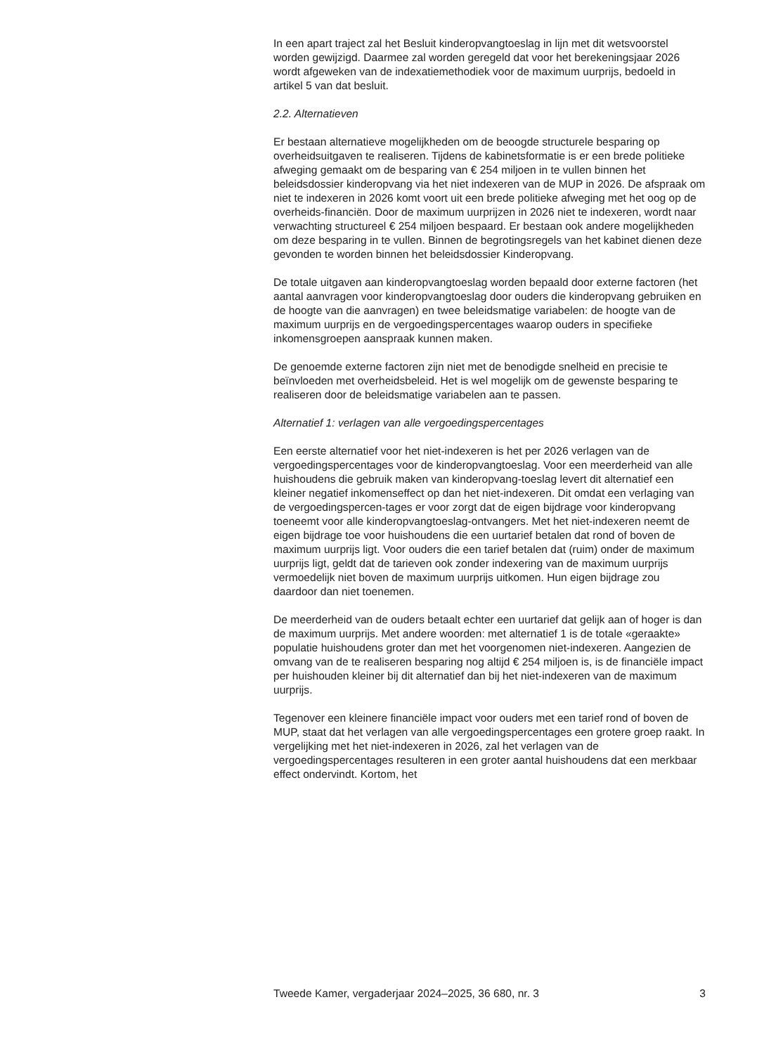In een apart traject zal het Besluit kinderopvangtoeslag in lijn met dit wetsvoorstel worden gewijzigd. Daarmee zal worden geregeld dat voor het berekeningsjaar 2026 wordt afgeweken van de indexatiemethodiek voor de maximum uurprijs, bedoeld in artikel 5 van dat besluit.
2.2. Alternatieven
Er bestaan alternatieve mogelijkheden om de beoogde structurele besparing op overheidsuitgaven te realiseren. Tijdens de kabinetsformatie is er een brede politieke afweging gemaakt om de besparing van € 254 miljoen in te vullen binnen het beleidsdossier kinderopvang via het niet indexeren van de MUP in 2026. De afspraak om niet te indexeren in 2026 komt voort uit een brede politieke afweging met het oog op de overheids-financiën. Door de maximum uurprijzen in 2026 niet te indexeren, wordt naar verwachting structureel € 254 miljoen bespaard. Er bestaan ook andere mogelijkheden om deze besparing in te vullen. Binnen de begrotingsregels van het kabinet dienen deze gevonden te worden binnen het beleidsdossier Kinderopvang.
De totale uitgaven aan kinderopvangtoeslag worden bepaald door externe factoren (het aantal aanvragen voor kinderopvangtoeslag door ouders die kinderopvang gebruiken en de hoogte van die aanvragen) en twee beleidsmatige variabelen: de hoogte van de maximum uurprijs en de vergoedingspercentages waarop ouders in specifieke inkomensgroepen aanspraak kunnen maken.
De genoemde externe factoren zijn niet met de benodigde snelheid en precisie te beïnvloeden met overheidsbeleid. Het is wel mogelijk om de gewenste besparing te realiseren door de beleidsmatige variabelen aan te passen.
Alternatief 1: verlagen van alle vergoedingspercentages
Een eerste alternatief voor het niet-indexeren is het per 2026 verlagen van de vergoedingspercentages voor de kinderopvangtoeslag. Voor een meerderheid van alle huishoudens die gebruik maken van kinderopvang-toeslag levert dit alternatief een kleiner negatief inkomenseffect op dan het niet-indexeren. Dit omdat een verlaging van de vergoedingspercen-tages er voor zorgt dat de eigen bijdrage voor kinderopvang toeneemt voor alle kinderopvangtoeslag-ontvangers. Met het niet-indexeren neemt de eigen bijdrage toe voor huishoudens die een uurtarief betalen dat rond of boven de maximum uurprijs ligt. Voor ouders die een tarief betalen dat (ruim) onder de maximum uurprijs ligt, geldt dat de tarieven ook zonder indexering van de maximum uurprijs vermoedelijk niet boven de maximum uurprijs uitkomen. Hun eigen bijdrage zou daardoor dan niet toenemen.
De meerderheid van de ouders betaalt echter een uurtarief dat gelijk aan of hoger is dan de maximum uurprijs. Met andere woorden: met alternatief 1 is de totale «geraakte» populatie huishoudens groter dan met het voorgenomen niet-indexeren. Aangezien de omvang van de te realiseren besparing nog altijd € 254 miljoen is, is de financiële impact per huishouden kleiner bij dit alternatief dan bij het niet-indexeren van de maximum uurprijs.
Tegenover een kleinere financiële impact voor ouders met een tarief rond of boven de MUP, staat dat het verlagen van alle vergoedingspercentages een grotere groep raakt. In vergelijking met het niet-indexeren in 2026, zal het verlagen van de vergoedingspercentages resulteren in een groter aantal huishoudens dat een merkbaar effect ondervindt. Kortom, het
Tweede Kamer, vergaderjaar 2024–2025, 36 680, nr. 3 3